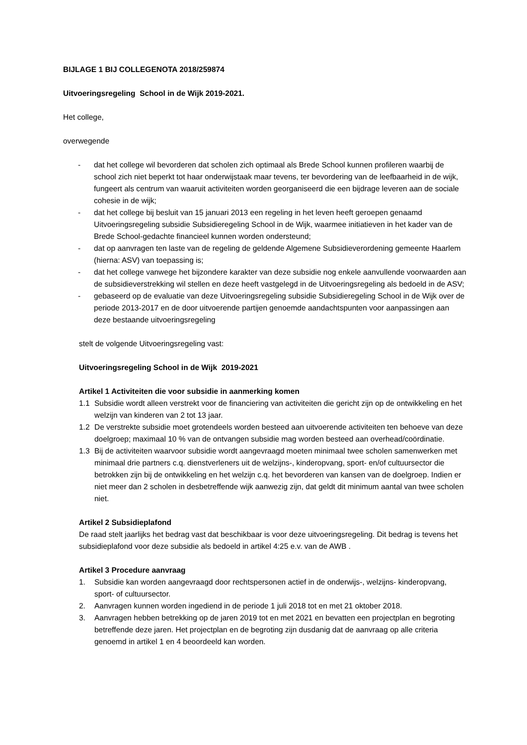BIJLAGE 1 BIJ COLLEGENOTA 2018/259874
Uitvoeringsregeling School in de Wijk 2019-2021.
Het college,
overwegende
- dat het college wil bevorderen dat scholen zich optimaal als Brede School kunnen profileren waarbij de school zich niet beperkt tot haar onderwijstaak maar tevens, ter bevordering van de leefbaarheid in de wijk, fungeert als centrum van waaruit activiteiten worden georganiseerd die een bijdrage leveren aan de sociale cohesie in de wijk;
- dat het college bij besluit van 15 januari 2013 een regeling in het leven heeft geroepen genaamd Uitvoeringsregeling subsidie Subsidieregeling School in de Wijk, waarmee initiatieven in het kader van de Brede School-gedachte financieel kunnen worden ondersteund;
- dat op aanvragen ten laste van de regeling de geldende Algemene Subsidieverordening gemeente Haarlem (hierna: ASV) van toepassing is;
- dat het college vanwege het bijzondere karakter van deze subsidie nog enkele aanvullende voorwaarden aan de subsidieverstrekking wil stellen en deze heeft vastgelegd in de Uitvoeringsregeling als bedoeld in de ASV;
- gebaseerd op de evaluatie van deze Uitvoeringsregeling subsidie Subsidieregeling School in de Wijk over de periode 2013-2017 en de door uitvoerende partijen genoemde aandachtspunten voor aanpassingen aan deze bestaande uitvoeringsregeling
stelt de volgende Uitvoeringsregeling vast:
Uitvoeringsregeling School in de Wijk 2019-2021
Artikel 1 Activiteiten die voor subsidie in aanmerking komen
1.1 Subsidie wordt alleen verstrekt voor de financiering van activiteiten die gericht zijn op de ontwikkeling en het welzijn van kinderen van 2 tot 13 jaar.
1.2 De verstrekte subsidie moet grotendeels worden besteed aan uitvoerende activiteiten ten behoeve van deze doelgroep; maximaal 10 % van de ontvangen subsidie mag worden besteed aan overhead/coördinatie.
1.3 Bij de activiteiten waarvoor subsidie wordt aangevraagd moeten minimaal twee scholen samenwerken met minimaal drie partners c.q. dienstverleners uit de welzijns-, kinderopvang, sport- en/of cultuursector die betrokken zijn bij de ontwikkeling en het welzijn c.q. het bevorderen van kansen van de doelgroep. Indien er niet meer dan 2 scholen in desbetreffende wijk aanwezig zijn, dat geldt dit minimum aantal van twee scholen niet.
Artikel 2 Subsidieplafond
De raad stelt jaarlijks het bedrag vast dat beschikbaar is voor deze uitvoeringsregeling. Dit bedrag is tevens het subsidieplafond voor deze subsidie als bedoeld in artikel 4:25 e.v. van de AWB .
Artikel 3 Procedure aanvraag
1. Subsidie kan worden aangevraagd door rechtspersonen actief in de onderwijs-, welzijns- kinderopvang, sport- of cultuursector.
2. Aanvragen kunnen worden ingediend in de periode 1 juli 2018 tot en met 21 oktober 2018.
3. Aanvragen hebben betrekking op de jaren 2019 tot en met 2021 en bevatten een projectplan en begroting betreffende deze jaren. Het projectplan en de begroting zijn dusdanig dat de aanvraag op alle criteria genoemd in artikel 1 en 4 beoordeeld kan worden.